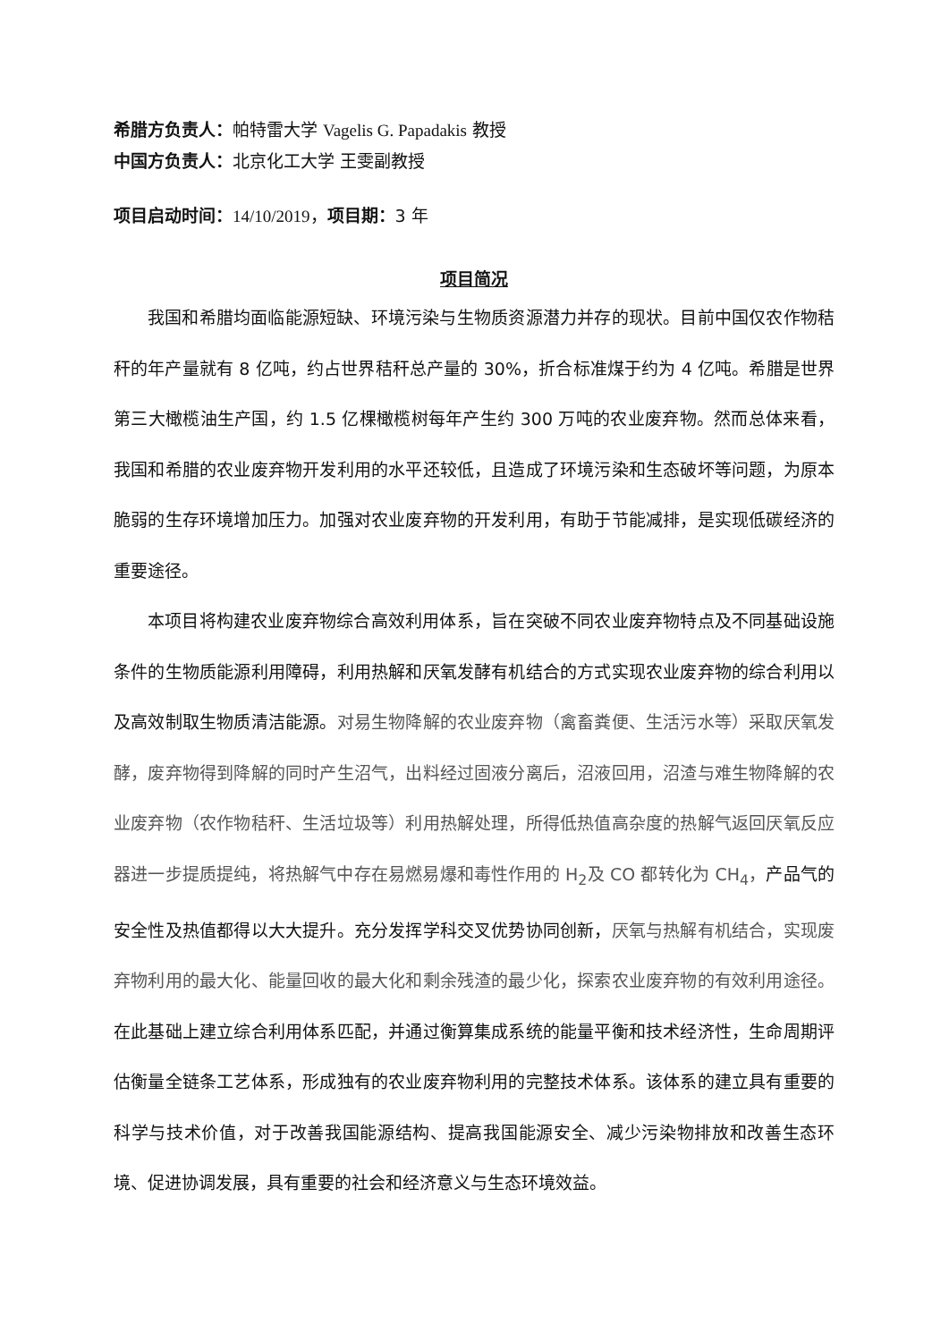希腊方负责人：帕特雷大学 Vagelis G. Papadakis 教授
中国方负责人：北京化工大学 王雯副教授
项目启动时间：14/10/2019，项目期：3 年
项目简况
我国和希腊均面临能源短缺、环境污染与生物质资源潜力并存的现状。目前中国仅农作物秸秆的年产量就有 8 亿吨，约占世界秸秆总产量的 30%，折合标准煤于约为 4 亿吨。希腊是世界第三大橄榄油生产国，约 1.5 亿棵橄榄树每年产生约 300 万吨的农业废弃物。然而总体来看，我国和希腊的农业废弃物开发利用的水平还较低，且造成了环境污染和生态破坏等问题，为原本脆弱的生存环境增加压力。加强对农业废弃物的开发利用，有助于节能减排，是实现低碳经济的重要途径。
本项目将构建农业废弃物综合高效利用体系，旨在突破不同农业废弃物特点及不同基础设施条件的生物质能源利用障碍，利用热解和厌氧发酵有机结合的方式实现农业废弃物的综合利用以及高效制取生物质清洁能源。对易生物降解的农业废弃物（禽畜粪便、生活污水等）采取厌氧发酵，废弃物得到降解的同时产生沼气，出料经过固液分离后，沼液回用，沼渣与难生物降解的农业废弃物（农作物秸秆、生活垃圾等）利用热解处理，所得低热值高杂度的热解气返回厌氧反应器进一步提质提纯，将热解气中存在易燃易爆和毒性作用的 H<sub>2</sub>及 CO 都转化为 CH<sub>4</sub>，产品气的安全性及热值都得以大大提升。充分发挥学科交叉优势协同创新，厌氧与热解有机结合，实现废弃物利用的最大化、能量回收的最大化和剩余残渣的最少化，探索农业废弃物的有效利用途径。在此基础上建立综合利用体系匹配，并通过衡算集成系统的能量平衡和技术经济性，生命周期评估衡量全链条工艺体系，形成独有的农业废弃物利用的完整技术体系。该体系的建立具有重要的科学与技术价值，对于改善我国能源结构、提高我国能源安全、减少污染物排放和改善生态环境、促进协调发展，具有重要的社会和经济意义与生态环境效益。